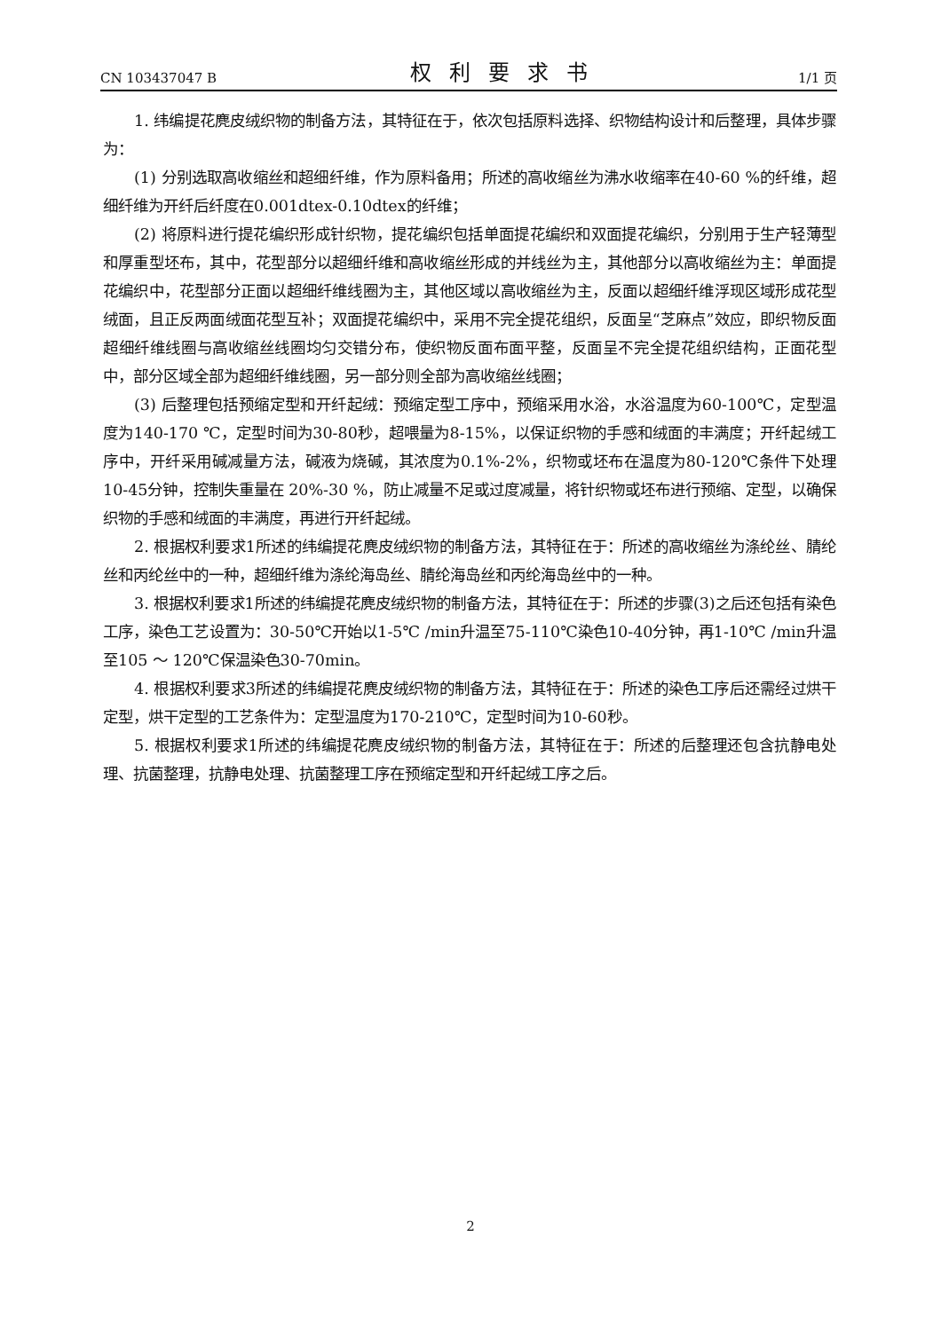CN 103437047 B 权利要求书 1/1 页
1. 纬编提花麂皮绒织物的制备方法，其特征在于，依次包括原料选择、织物结构设计和后整理，具体步骤为：
(1) 分别选取高收缩丝和超细纤维，作为原料备用；所述的高收缩丝为沸水收缩率在40-60 %的纤维，超细纤维为开纤后纤度在0.001dtex-0.10dtex的纤维；
(2) 将原料进行提花编织形成针织物，提花编织包括单面提花编织和双面提花编织，分别用于生产轻薄型和厚重型坯布，其中，花型部分以超细纤维和高收缩丝形成的并线丝为主，其他部分以高收缩丝为主：单面提花编织中，花型部分正面以超细纤维线圈为主，其他区域以高收缩丝为主，反面以超细纤维浮现区域形成花型绒面，且正反两面绒面花型互补；双面提花编织中，采用不完全提花组织，反面呈“芝麻点”效应，即织物反面超细纤维线圈与高收缩丝线圈均匀交错分布，使织物反面布面平整，反面呈不完全提花组织结构，正面花型中，部分区域全部为超细纤维线圈，另一部分则全部为高收缩丝线圈；
(3) 后整理包括预缩定型和开纤起绒：预缩定型工序中，预缩采用水浴，水浴温度为60-100℃，定型温度为140-170 ℃，定型时间为30-80秒，超喂量为8-15%，以保证织物的手感和绒面的丰满度；开纤起绒工序中，开纤采用碱减量方法，碱液为烧碱，其浓度为0.1%-2%，织物或坯布在温度为80-120℃条件下处理 10-45分钟，控制失重量在 20%-30 %，防止减量不足或过度减量，将针织物或坯布进行预缩、定型，以确保织物的手感和绒面的丰满度，再进行开纤起绒。
2. 根据权利要求1所述的纬编提花麂皮绒织物的制备方法，其特征在于：所述的高收缩丝为涤纶丝、腈纶丝和丙纶丝中的一种，超细纤维为涤纶海岛丝、腈纶海岛丝和丙纶海岛丝中的一种。
3. 根据权利要求1所述的纬编提花麂皮绒织物的制备方法，其特征在于：所述的步骤(3)之后还包括有染色工序，染色工艺设置为：30-50℃开始以1-5℃ /min升温至75-110℃染色10-40分钟，再1-10℃ /min升温至105 ～ 120℃保温染色30-70min。
4. 根据权利要求3所述的纬编提花麂皮绒织物的制备方法，其特征在于：所述的染色工序后还需经过烘干定型，烘干定型的工艺条件为：定型温度为170-210℃，定型时间为10-60秒。
5. 根据权利要求1所述的纬编提花麂皮绒织物的制备方法，其特征在于：所述的后整理还包含抗静电处理、抗菌整理，抗静电处理、抗菌整理工序在预缩定型和开纤起绒工序之后。
2